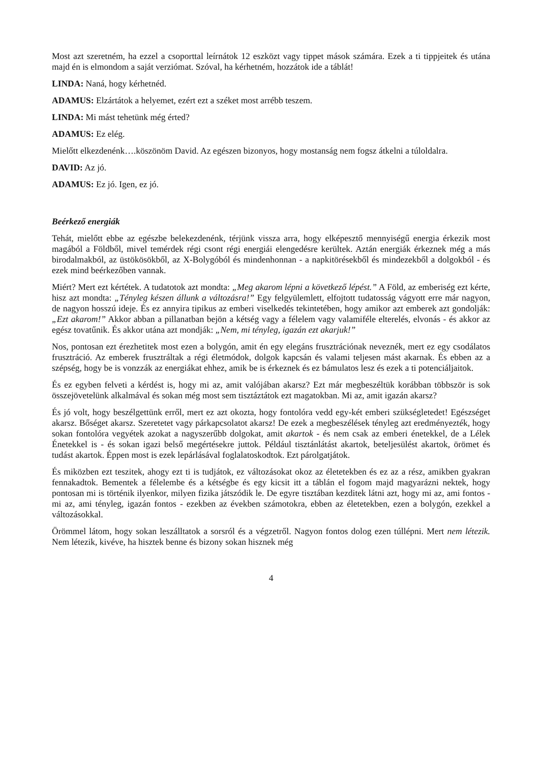Most azt szeretném, ha ezzel a csoporttal leírnátok 12 eszközt vagy tippet mások számára. Ezek a ti tippjeitek és utána majd én is elmondom a saját verziómat. Szóval, ha kérhetném, hozzátok ide a táblát!
LINDA: Naná, hogy kérhetnéd.
ADAMUS: Elzártátok a helyemet, ezért ezt a széket most arrébb teszem.
LINDA: Mi mást tehetünk még érted?
ADAMUS: Ez elég.
Mielőtt elkezdenénk….köszönöm David. Az egészen bizonyos, hogy mostanság nem fogsz átkelni a túloldalra.
DAVID: Az jó.
ADAMUS: Ez jó. Igen, ez jó.
Beérkező energiák
Tehát, mielőtt ebbe az egészbe belekezdenénk, térjünk vissza arra, hogy elképesztő mennyiségű energia érkezik most magából a Földből, mivel temérdek régi csont régi energiái elengedésre kerültek. Aztán energiák érkeznek még a más birodalmakból, az üstökösökből, az X-Bolygóból és mindenhonnan - a napkitörésekből és mindezekből a dolgokból - és ezek mind beérkezőben vannak.
Miért? Mert ezt kértétek. A tudatotok azt mondta: „Meg akarom lépni a következő lépést.” A Föld, az emberiség ezt kérte, hisz azt mondta: „Tényleg készen állunk a változásra!” Egy felgyülemlett, elfojtott tudatosság vágyott erre már nagyon, de nagyon hosszú ideje. És ez annyira tipikus az emberi viselkedés tekintetében, hogy amikor azt emberek azt gondolják: „Ezt akarom!” Akkor abban a pillanatban bejön a kétség vagy a félelem vagy valamiféle elterelés, elvonás - és akkor az egész tovatűnik. És akkor utána azt mondják: „Nem, mi tényleg, igazán ezt akarjuk!”
Nos, pontosan ezt érezhetitek most ezen a bolygón, amit én egy elegáns frusztrációnak neveznék, mert ez egy csodálatos frusztráció. Az emberek frusztráltak a régi életmódok, dolgok kapcsán és valami teljesen mást akarnak. És ebben az a szépség, hogy be is vonzzák az energiákat ehhez, amik be is érkeznek és ez bámulatos lesz és ezek a ti potenciáljaitok.
És ez egyben felveti a kérdést is, hogy mi az, amit valójában akarsz? Ezt már megbeszéltük korábban többször is sok összejövetelünk alkalmával és sokan még most sem tisztáztátok ezt magatokban. Mi az, amit igazán akarsz?
És jó volt, hogy beszélgettünk erről, mert ez azt okozta, hogy fontolóra vedd egy-két emberi szükségletedet! Egészséget akarsz. Bőséget akarsz. Szeretetet vagy párkapcsolatot akarsz! De ezek a megbeszélések tényleg azt eredményezték, hogy sokan fontolóra vegyétek azokat a nagyszerűbb dolgokat, amit akartok - és nem csak az emberi énetekkel, de a Lélek Énetekkel is - és sokan igazi belső megértésekre juttok. Például tisztánlátást akartok, beteljesülést akartok, örömet és tudást akartok. Éppen most is ezek lepárlásával foglalatoskodtok. Ezt párolgatjátok.
És miközben ezt teszitek, ahogy ezt ti is tudjátok, ez változásokat okoz az életetekben és ez az a rész, amikben gyakran fennakadtok. Bementek a félelembe és a kétségbe és egy kicsit itt a táblán el fogom majd magyarázni nektek, hogy pontosan mi is történik ilyenkor, milyen fizika játszódik le. De egyre tisztában kezditek látni azt, hogy mi az, ami fontos - mi az, ami tényleg, igazán fontos - ezekben az években számotokra, ebben az életetekben, ezen a bolygón, ezekkel a változásokkal.
Örömmel látom, hogy sokan leszálltatok a sorsról és a végzetről. Nagyon fontos dolog ezen túllépni. Mert nem létezik. Nem létezik, kivéve, ha hisztek benne és bizony sokan hisznek még
4